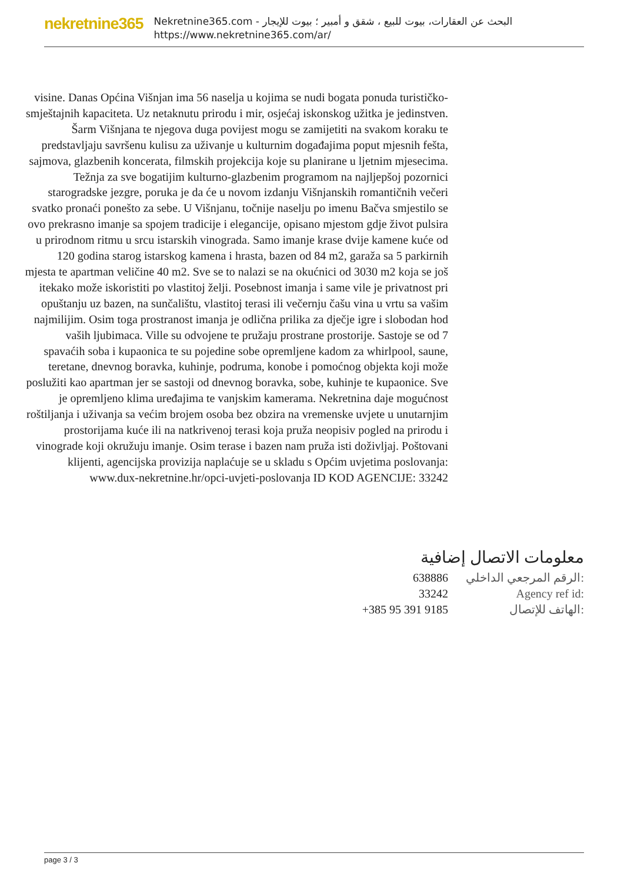nekretnine365
البحث عن العقارات، بيوت للبيع ، شقق و أمبير ؛ بيوت للإيجار - Nekretnine365.com
https://www.nekretnine365.com/ar/
visine. Danas Općina Višnjan ima 56 naselja u kojima se nudi bogata ponuda turističko-smještajnih kapaciteta. Uz netaknutu prirodu i mir, osjećaj iskonskog užitka je jedinstven. Šarm Višnjana te njegova duga povijest mogu se zamijetiti na svakom koraku te predstavljaju savršenu kulisu za uživanje u kulturnim događajima poput mjesnih fešta, sajmova, glazbenih koncerata, filmskih projekcija koje su planirane u ljetnim mjesecima. Težnja za sve bogatijim kulturno-glazbenim programom na najljepšoj pozornici starogradske jezgre, poruka je da će u novom izdanju Višnjanskih romantičnih večeri svatko pronaći ponešto za sebe. U Višnjanu, točnije naselju po imenu Bačva smjestilo se ovo prekrasno imanje sa spojem tradicije i elegancije, opisano mjestom gdje život pulsira u prirodnom ritmu u srcu istarskih vinograda. Samo imanje krase dvije kamene kuće od 120 godina starog istarskog kamena i hrasta, bazen od 84 m2, garaža sa 5 parkirnih mjesta te apartman veličine 40 m2. Sve se to nalazi se na okućnici od 3030 m2 koja se još itekako može iskoristiti po vlastitoj želji. Posebnost imanja i same vile je privatnost pri opuštanju uz bazen, na sunčalištu, vlastitoj terasi ili večernju čašu vina u vrtu sa vašim najmilijim. Osim toga prostranost imanja je odlična prilika za dječje igre i slobodan hod vaših ljubimaca. Ville su odvojene te pružaju prostrane prostorije. Sastoje se od 7 spavaćih soba i kupaonica te su pojedine sobe opremljene kadom za whirlpool, saune, teretane, dnevnog boravka, kuhinje, podruma, konobe i pomoćnog objekta koji može poslužiti kao apartman jer se sastoji od dnevnog boravka, sobe, kuhinje te kupaonice. Sve je opremljeno klima uređajima te vanjskim kamerama. Nekretnina daje mogućnost roštiljanja i uživanja sa većim brojem osoba bez obzira na vremenske uvjete u unutarnjim prostorijama kuće ili na natkrivenoj terasi koja pruža neopisiv pogled na prirodu i vinograde koji okružuju imanje. Osim terase i bazen nam pruža isti doživljaj. Poštovani klijenti, agencijska provizija naplaćuje se u skladu s Općim uvjetima poslovanja: www.dux-nekretnine.hr/opci-uvjeti-poslovanja ID KOD AGENCIJE: 33242
معلومات الاتصال إضافية
| 638886 | الرقم المرجعي الداخلي: |
| 33242 | Agency ref id: |
| +385 95 391 9185 | الهاتف للإتصال: |
page 3 / 3